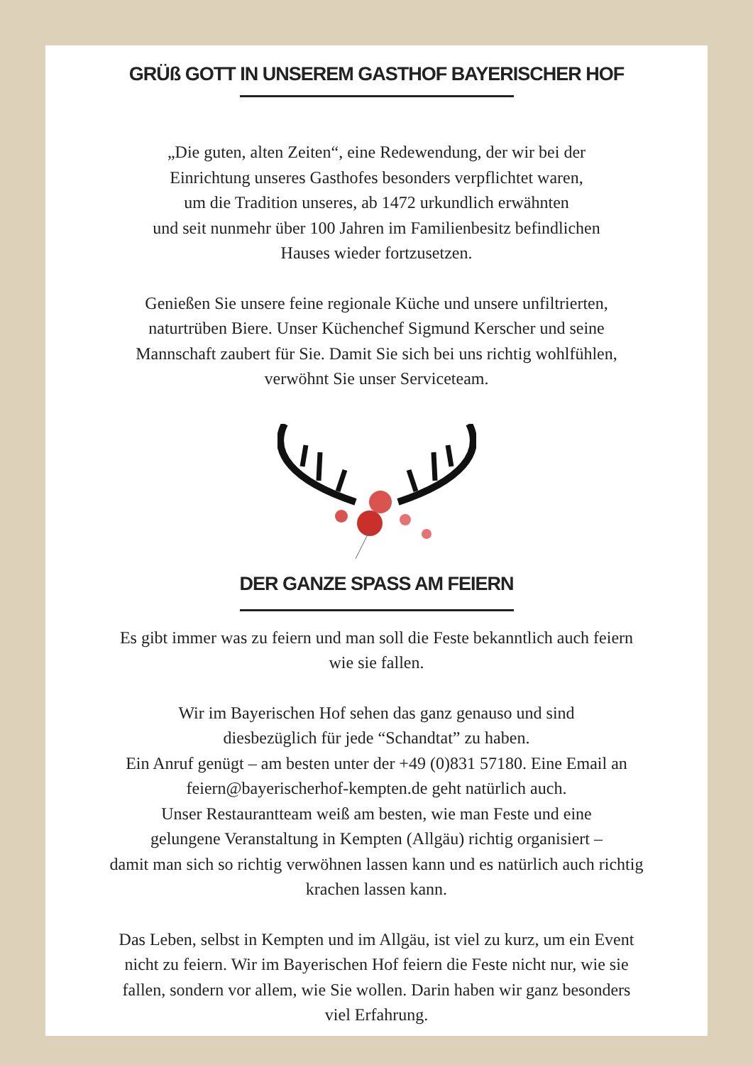GRÜß GOTT IN UNSEREM GASTHOF BAYERISCHER HOF
„Die guten, alten Zeiten“, eine Redewendung, der wir bei der
Einrichtung unseres Gasthofes besonders verpflichtet waren,
um die Tradition unseres, ab 1472 urkundlich erwähnten
und seit nunmehr über 100 Jahren im Familienbesitz befindlichen
Hauses wieder fortzusetzen.
Genießen Sie unsere feine regionale Küche und unsere unfiltrierten,
naturtrüben Biere. Unser Küchenchef Sigmund Kerscher und seine
Mannschaft zaubert für Sie. Damit Sie sich bei uns richtig wohlfühlen,
verwöhnt Sie unser Serviceteam.
DER GANZE SPASS AM FEIERN
Es gibt immer was zu feiern und man soll die Feste bekanntlich auch feiern
wie sie fallen.
Wir im Bayerischen Hof sehen das ganz genauso und sind
diesbezüglich für jede “Schandtat” zu haben.
Ein Anruf genügt – am besten unter der +49 (0)831 57180. Eine Email an
feiern@bayerischerhof-kempten.de geht natürlich auch.
Unser Restaurantteam weiß am besten, wie man Feste und eine
gelungene Veranstaltung in Kempten (Allgäu) richtig organisiert –
damit man sich so richtig verwöhnen lassen kann und es natürlich auch richtig
krachen lassen kann.
Das Leben, selbst in Kempten und im Allgäu, ist viel zu kurz, um ein Event
nicht zu feiern. Wir im Bayerischen Hof feiern die Feste nicht nur, wie sie
fallen, sondern vor allem, wie Sie wollen. Darin haben wir ganz besonders
viel Erfahrung.